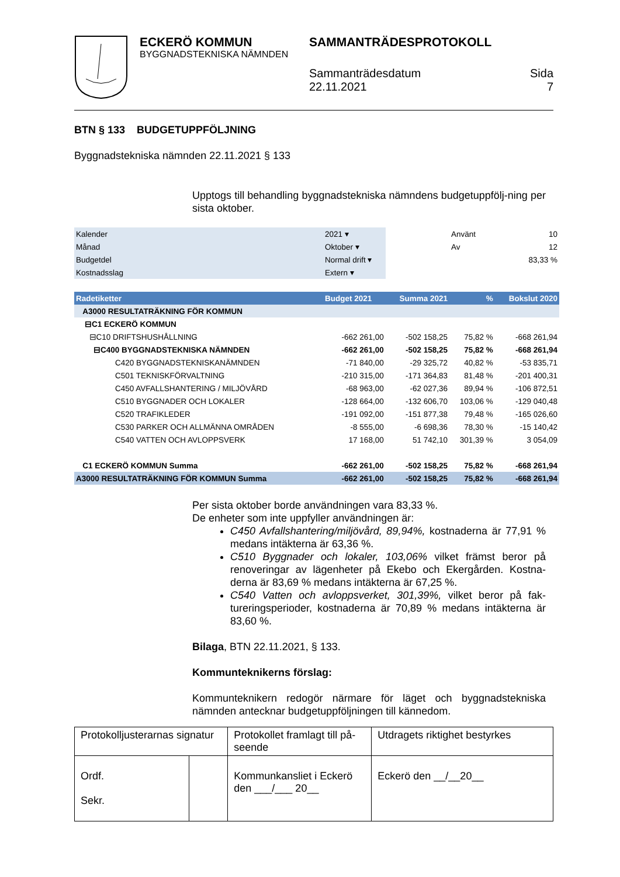ECKERÖ KOMMUN
BYGGNADSTEKNISKA NÄMNDEN
SAMMANTRÄDESPROTOKOLL
Sammanträdesdatum
22.11.2021
Sida
7
BTN § 133 BUDGETUPPFÖLJNING
Byggnadstekniska nämnden 22.11.2021 § 133
Upptogs till behandling byggnadstekniska nämndens budgetuppfölj-ning per sista oktober.
| Kalender | 2021 ▾ | | Använt | 10 |
| Månad | Oktober ▾ | | Av | 12 |
| Budgetdel | Normal drift ▾ | | | 83,33 % |
| Kostnadsslag | Extern ▾ | | | |
| Radetiketter | Budget 2021 | Summa 2021 | % | Bokslut 2020 |
| A3000 RESULTATRÄKNING FÖR KOMMUN | | | | |
| ⊟C1 ECKERÖ KOMMUN | | | | |
| ⊟C10 DRIFTSHUSHÅLLNING | -662 261,00 | -502 158,25 | 75,82 % | -668 261,94 |
| ⊟C400 BYGGNADSTEKNISKA NÄMNDEN | -662 261,00 | -502 158,25 | 75,82 % | -668 261,94 |
| C420 BYGGNADSTEKNISKANÄMNDEN | -71 840,00 | -29 325,72 | 40,82 % | -53 835,71 |
| C501 TEKNISKFÖRVALTNING | -210 315,00 | -171 364,83 | 81,48 % | -201 400,31 |
| C450 AVFALLSHANTERING / MILJÖVÅRD | -68 963,00 | -62 027,36 | 89,94 % | -106 872,51 |
| C510 BYGGNADER OCH LOKALER | -128 664,00 | -132 606,70 | 103,06 % | -129 040,48 |
| C520 TRAFIKLEDER | -191 092,00 | -151 877,38 | 79,48 % | -165 026,60 |
| C530 PARKER OCH ALLMÄNNA OMRÅDEN | -8 555,00 | -6 698,36 | 78,30 % | -15 140,42 |
| C540 VATTEN OCH AVLOPPSVERK | 17 168,00 | 51 742,10 | 301,39 % | 3 054,09 |
| C1 ECKERÖ KOMMUN Summa | -662 261,00 | -502 158,25 | 75,82 % | -668 261,94 |
| A3000 RESULTATRÄKNING FÖR KOMMUN Summa | -662 261,00 | -502 158,25 | 75,82 % | -668 261,94 |
Per sista oktober borde användningen vara 83,33 %.
De enheter som inte uppfyller användningen är:
C450 Avfallshantering/miljövård, 89,94%, kostnaderna är 77,91 % medans intäkterna är 63,36 %.
C510 Byggnader och lokaler, 103,06% vilket främst beror på renoveringar av lägenheter på Ekebo och Ekergården. Kostna-derna är 83,69 % medans intäkterna är 67,25 %.
C540 Vatten och avloppsverket, 301,39%, vilket beror på fak-tureringsperioder, kostnaderna är 70,89 % medans intäkterna är 83,60 %.
Bilaga, BTN 22.11.2021, § 133.
Kommunteknikerns förslag:
Kommunteknikern redogör närmare för läget och byggnadstekniska nämnden antecknar budgetuppföljningen till kännedom.
| Protokolljusterarnas signatur | | Protokollet framlagt till på-seende | Utdragets riktighet bestyrkes |
| Ordf. Sekr. | | Kommunkansliet i Eckerö den ___/___ 20__ | Eckerö den __/__20__ |